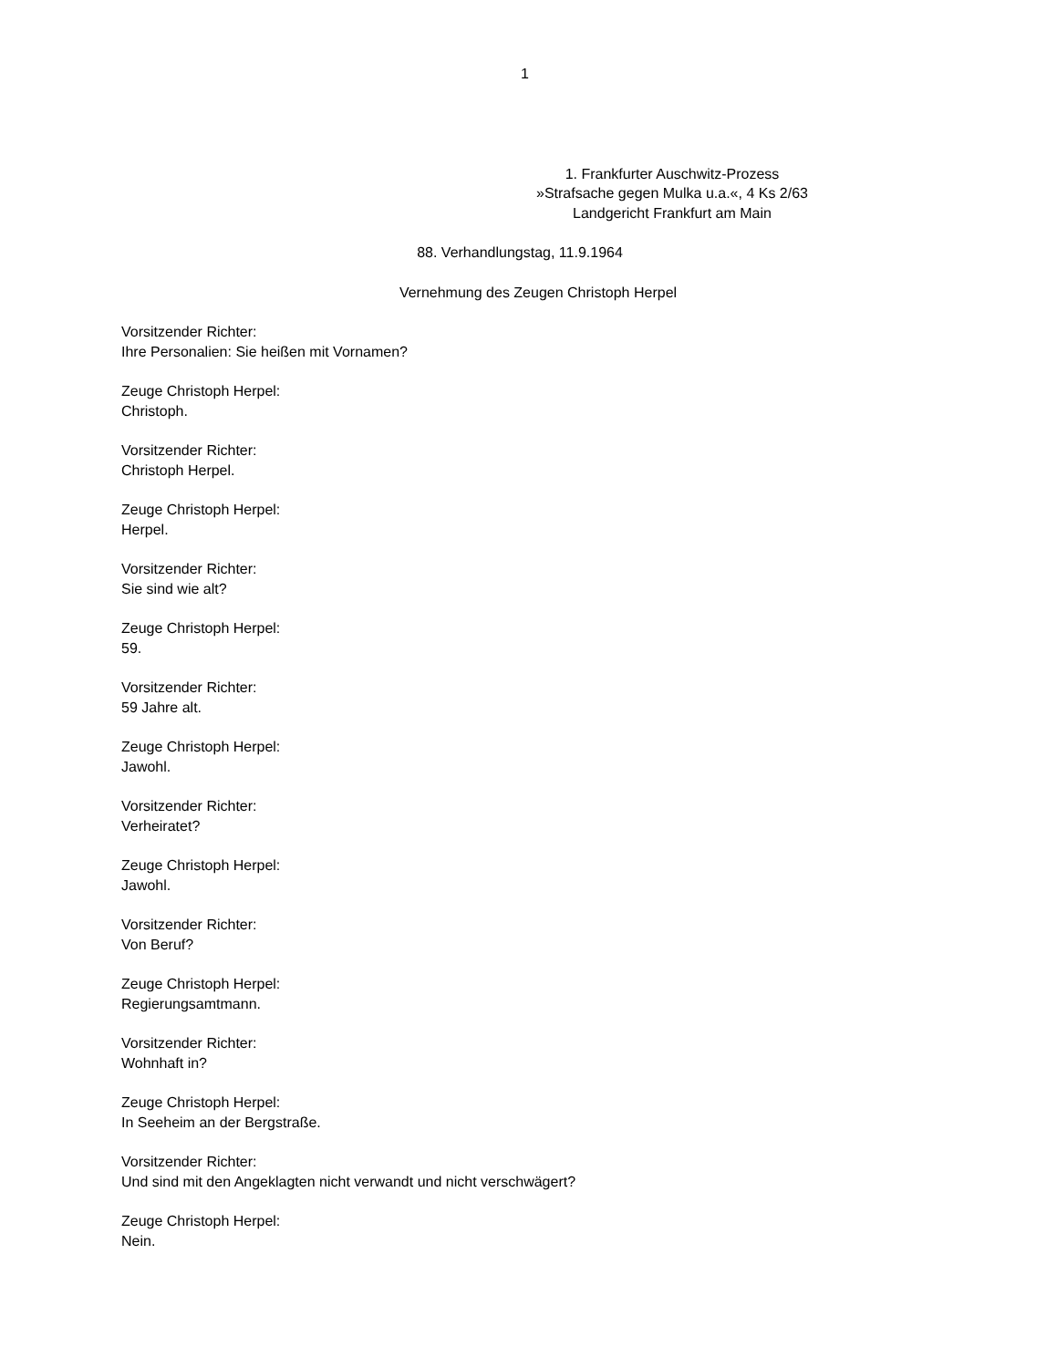1
1. Frankfurter Auschwitz-Prozess
»Strafsache gegen Mulka u.a.«, 4 Ks 2/63
Landgericht Frankfurt am Main
88. Verhandlungstag, 11.9.1964
Vernehmung des Zeugen Christoph Herpel
Vorsitzender Richter:
Ihre Personalien: Sie heißen mit Vornamen?
Zeuge Christoph Herpel:
Christoph.
Vorsitzender Richter:
Christoph Herpel.
Zeuge Christoph Herpel:
Herpel.
Vorsitzender Richter:
Sie sind wie alt?
Zeuge Christoph Herpel:
59.
Vorsitzender Richter:
59 Jahre alt.
Zeuge Christoph Herpel:
Jawohl.
Vorsitzender Richter:
Verheiratet?
Zeuge Christoph Herpel:
Jawohl.
Vorsitzender Richter:
Von Beruf?
Zeuge Christoph Herpel:
Regierungsamtmann.
Vorsitzender Richter:
Wohnhaft in?
Zeuge Christoph Herpel:
In Seeheim an der Bergstraße.
Vorsitzender Richter:
Und sind mit den Angeklagten nicht verwandt und nicht verschwägert?
Zeuge Christoph Herpel:
Nein.